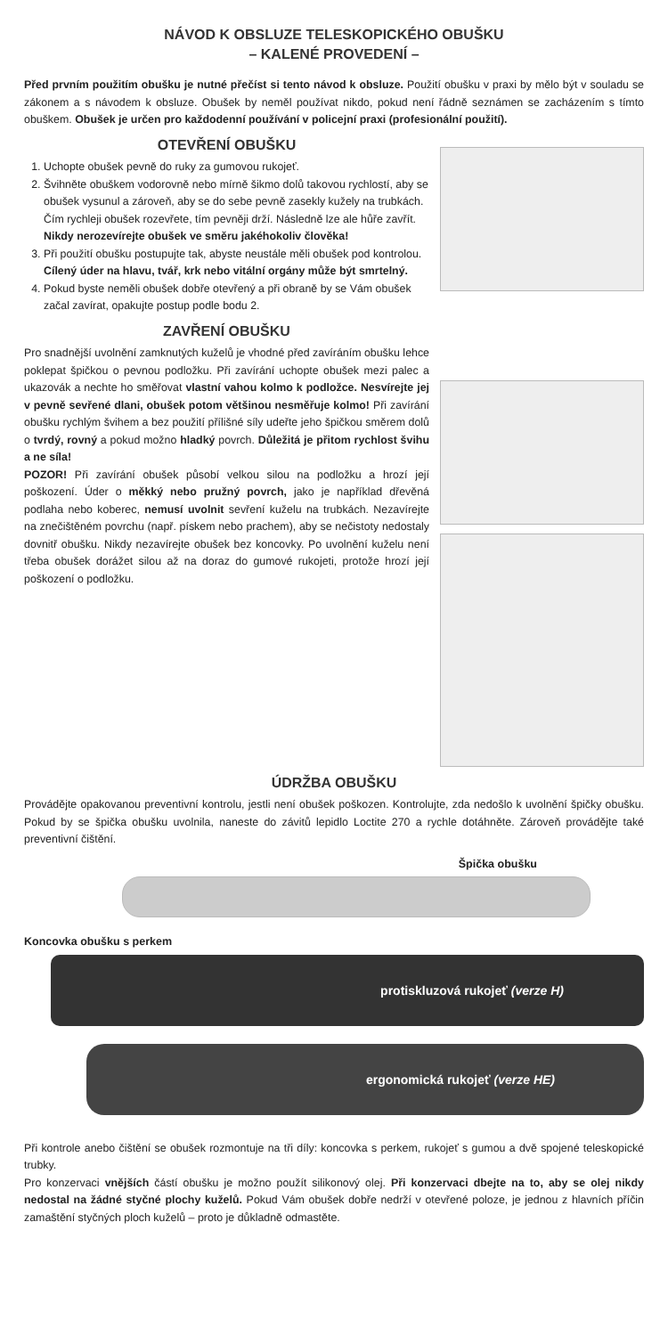NÁVOD K OBSLUZE TELESKOPICKÉHO OBUŠKU
– KALENÉ PROVEDENÍ –
Před prvním použitím obušku je nutné přečíst si tento návod k obsluze. Použití obušku v praxi by mělo být v souladu se zákonem a s návodem k obsluze. Obušek by neměl používat nikdo, pokud není řádně seznámen se zacházením s tímto obuškem. Obušek je určen pro každodenní používání v policejní praxi (profesionální použití).
OTEVŘENÍ OBUŠKU
1. Uchopte obušek pevně do ruky za gumovou rukojeť.
2. Švihněte obuškem vodorovně nebo mírně šikmo dolů takovou rychlostí, aby se obušek vysunul a zároveň, aby se do sebe pevně zasekly kužely na trubkách. Čím rychleji obušek rozevřete, tím pevněji drží. Následně lze ale hůře zavřít. Nikdy nerozevírejte obušek ve směru jakéhokoliv člověka!
3. Při použití obušku postupujte tak, abyste neustále měli obušek pod kontrolou. Cílený úder na hlavu, tvář, krk nebo vitální orgány může být smrtelný.
4. Pokud byste neměli obušek dobře otevřený a při obraně by se Vám obušek začal zavírat, opakujte postup podle bodu 2.
ZAVŘENÍ OBUŠKU
Pro snadnější uvolnění zamknutých kuželů je vhodné před zavíráním obušku lehce poklepat špičkou o pevnou podložku. Při zavírání uchopte obušek mezi palec a ukazovák a nechte ho směřovat vlastní vahou kolmo k podložce. Nesvírejte jej v pevně sevřené dlani, obušek potom většinou nesměřuje kolmo! Při zavírání obušku rychlým švihem a bez použití přílišné síly udeřte jeho špičkou směrem dolů o tvrdý, rovný a pokud možno hladký povrch. Důležitá je přitom rychlost švihu a ne síla!
POZOR! Při zavírání obušek působí velkou silou na podložku a hrozí její poškození. Úder o měkký nebo pružný povrch, jako je například dřevěná podlaha nebo koberec, nemusí uvolnit sevření kuželu na trubkách. Nezavírejte na znečištěném povrchu (např. pískem nebo prachem), aby se nečistoty nedostaly dovnitř obušku. Nikdy nezavírejte obušek bez koncovky. Po uvolnění kuželu není třeba obušek dorážet silou až na doraz do gumové rukojeti, protože hrozí její poškození o podložku.
ÚDRŽBA OBUŠKU
Provádějte opakovanou preventivní kontrolu, jestli není obušek poškozen. Kontrolujte, zda nedošlo k uvolnění špičky obušku. Pokud by se špička obušku uvolnila, naneste do závitů lepidlo Loctite 270 a rychle dotáhněte. Zároveň provádějte také preventivní čištění.
Špička obušku
Koncovka obušku s perkem
protiskluzová rukojeť (verze H)
ergonomická rukojeť (verze HE)
Při kontrole anebo čištění se obušek rozmontuje na tři díly: koncovka s perkem, rukojeť s gumou a dvě spojené teleskopické trubky.
Pro konzervaci vnějších částí obušku je možno použít silikonový olej. Při konzervaci dbejte na to, aby se olej nikdy nedostal na žádné styčné plochy kuželů. Pokud Vám obušek dobře nedrží v otevřené poloze, je jednou z hlavních příčin zamaštění styčných ploch kuželů – proto je důkladně odmastěte.